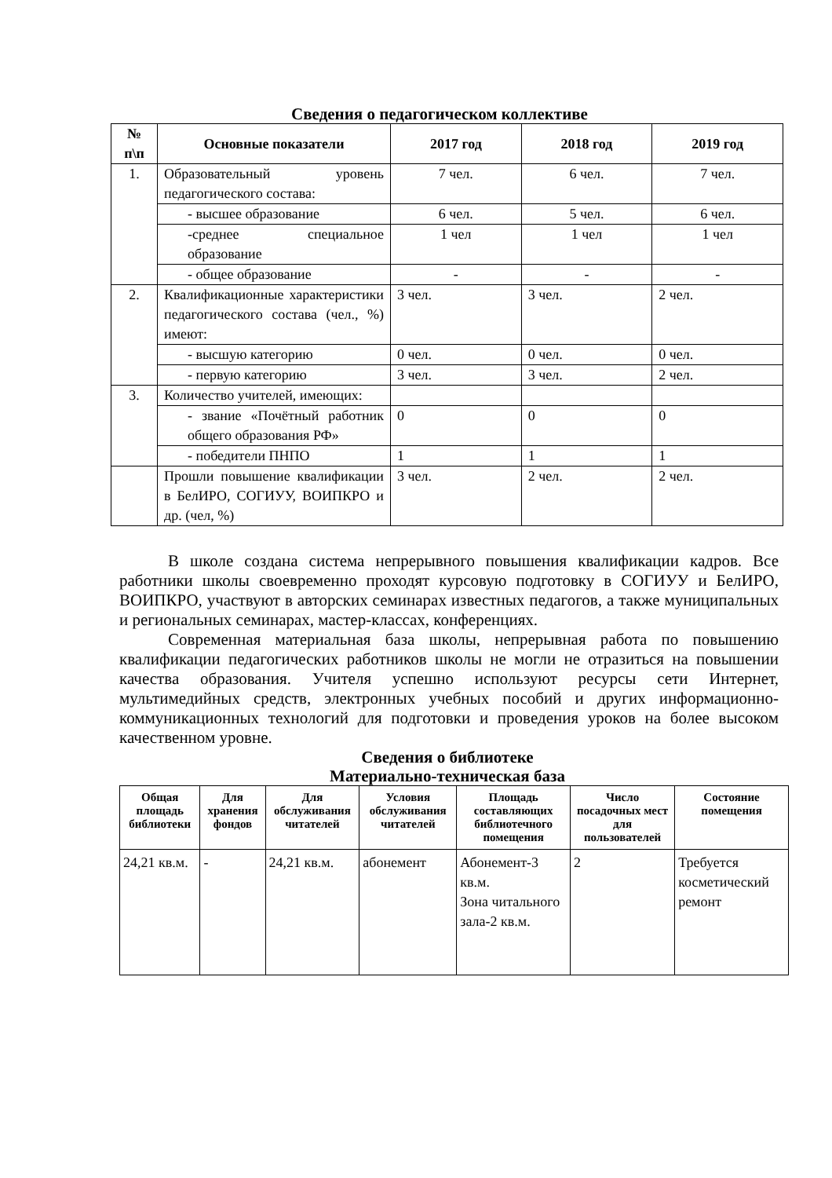Сведения о педагогическом коллективе
| № п\п | Основные показатели | 2017 год | 2018 год | 2019 год |
| --- | --- | --- | --- | --- |
| 1. | Образовательный уровень педагогического состава: | 7 чел. | 6 чел. | 7 чел. |
| | - высшее образование | 6 чел. | 5 чел. | 6 чел. |
| | -среднее специальное образование | 1 чел | 1 чел | 1 чел |
| | - общее образование | - | - | - |
| 2. | Квалификационные характеристики педагогического состава (чел., %) имеют: | 3 чел. | 3 чел. | 2 чел. |
| | - высшую категорию | 0 чел. | 0 чел. | 0 чел. |
| | - первую категорию | 3 чел. | 3 чел. | 2 чел. |
| 3. | Количество учителей, имеющих: | | | |
| | - звание «Почётный работник общего образования РФ» | 0 | 0 | 0 |
| | - победители ПНПО | 1 | 1 | 1 |
| | Прошли повышение квалификации в БелИРО, СОГИУУ, ВОИПКРО и др. (чел, %) | 3 чел. | 2 чел. | 2 чел. |
В школе создана система непрерывного повышения квалификации кадров. Все работники школы своевременно проходят курсовую подготовку в СОГИУУ и БелИРО, ВОИПКРО, участвуют в авторских семинарах известных педагогов, а также муниципальных и региональных семинарах, мастер-классах, конференциях.
Современная материальная база школы, непрерывная работа по повышению квалификации педагогических работников школы не могли не отразиться на повышении качества образования. Учителя успешно используют ресурсы сети Интернет, мультимедийных средств, электронных учебных пособий и других информационно-коммуникационных технологий для подготовки и проведения уроков на более высоком качественном уровне.
Сведения о библиотеке
Материально-техническая база
| Общая площадь библиотеки | Для хранения фондов | Для обслуживания читателей | Условия обслуживания читателей | Площадь составляющих библиотечного помещения | Число посадочных мест для пользователей | Состояние помещения |
| --- | --- | --- | --- | --- | --- | --- |
| 24,21 кв.м. | - | 24,21 кв.м. | абонемент | Абонемент-3 кв.м. Зона читального зала-2 кв.м. | 2 | Требуется косметический ремонт |